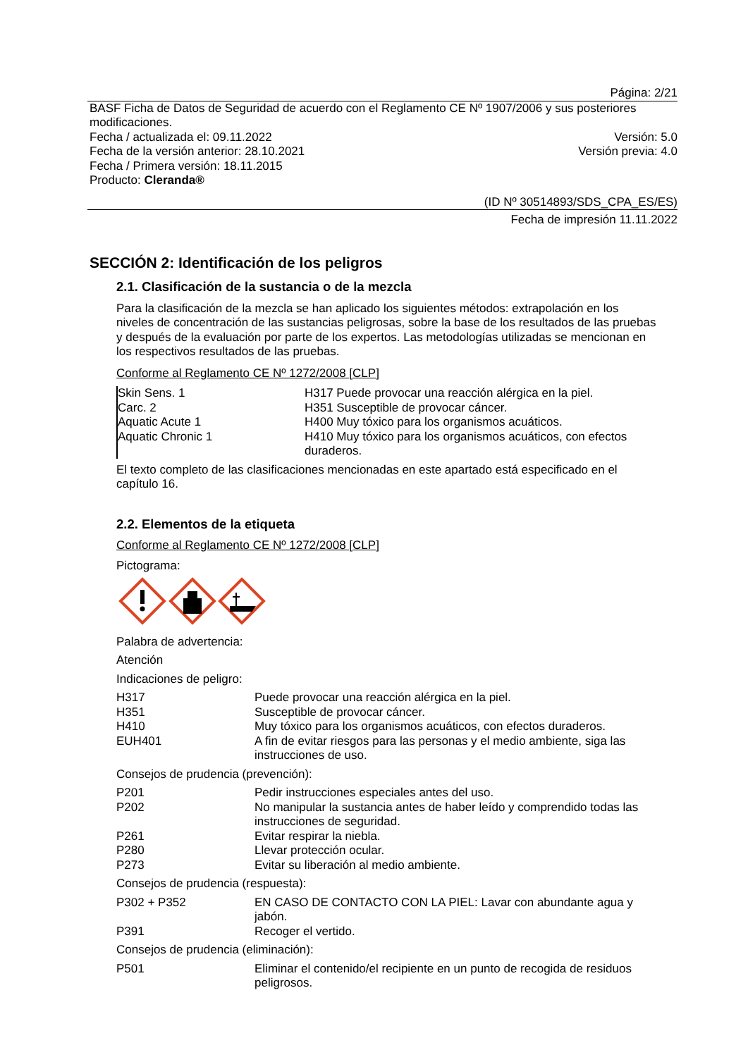Página: 2/21
BASF Ficha de Datos de Seguridad de acuerdo con el Reglamento CE Nº 1907/2006 y sus posteriores modificaciones.
Fecha / actualizada el: 09.11.2022 Versión: 5.0
Fecha de la versión anterior: 28.10.2021 Versión previa: 4.0
Fecha / Primera versión: 18.11.2015
Producto: Cleranda®
(ID Nº 30514893/SDS_CPA_ES/ES)
Fecha de impresión 11.11.2022
SECCIÓN 2: Identificación de los peligros
2.1. Clasificación de la sustancia o de la mezcla
Para la clasificación de la mezcla se han aplicado los siguientes métodos: extrapolación en los niveles de concentración de las sustancias peligrosas, sobre la base de los resultados de las pruebas y después de la evaluación por parte de los expertos. Las metodologías utilizadas se mencionan en los respectivos resultados de las pruebas.
Conforme al Reglamento CE Nº 1272/2008 [CLP]
| Skin Sens. 1 | H317 Puede provocar una reacción alérgica en la piel. |
| Carc. 2 | H351 Susceptible de provocar cáncer. |
| Aquatic Acute 1 | H400 Muy tóxico para los organismos acuáticos. |
| Aquatic Chronic 1 | H410 Muy tóxico para los organismos acuáticos, con efectos duraderos. |
El texto completo de las clasificaciones mencionadas en este apartado está especificado en el capítulo 16.
2.2. Elementos de la etiqueta
Conforme al Reglamento CE Nº 1272/2008 [CLP]
Pictograma:
Palabra de advertencia:
Atención
Indicaciones de peligro:
| H317 | Puede provocar una reacción alérgica en la piel. |
| H351 | Susceptible de provocar cáncer. |
| H410 | Muy tóxico para los organismos acuáticos, con efectos duraderos. |
| EUH401 | A fin de evitar riesgos para las personas y el medio ambiente, siga las instrucciones de uso. |
Consejos de prudencia (prevención):
| P201 | Pedir instrucciones especiales antes del uso. |
| P202 | No manipular la sustancia antes de haber leído y comprendido todas las instrucciones de seguridad. |
| P261 | Evitar respirar la niebla. |
| P280 | Llevar protección ocular. |
| P273 | Evitar su liberación al medio ambiente. |
Consejos de prudencia (respuesta):
| P302 + P352 | EN CASO DE CONTACTO CON LA PIEL: Lavar con abundante agua y jabón. |
| P391 | Recoger el vertido. |
Consejos de prudencia (eliminación):
| P501 | Eliminar el contenido/el recipiente en un punto de recogida de residuos peligrosos. |